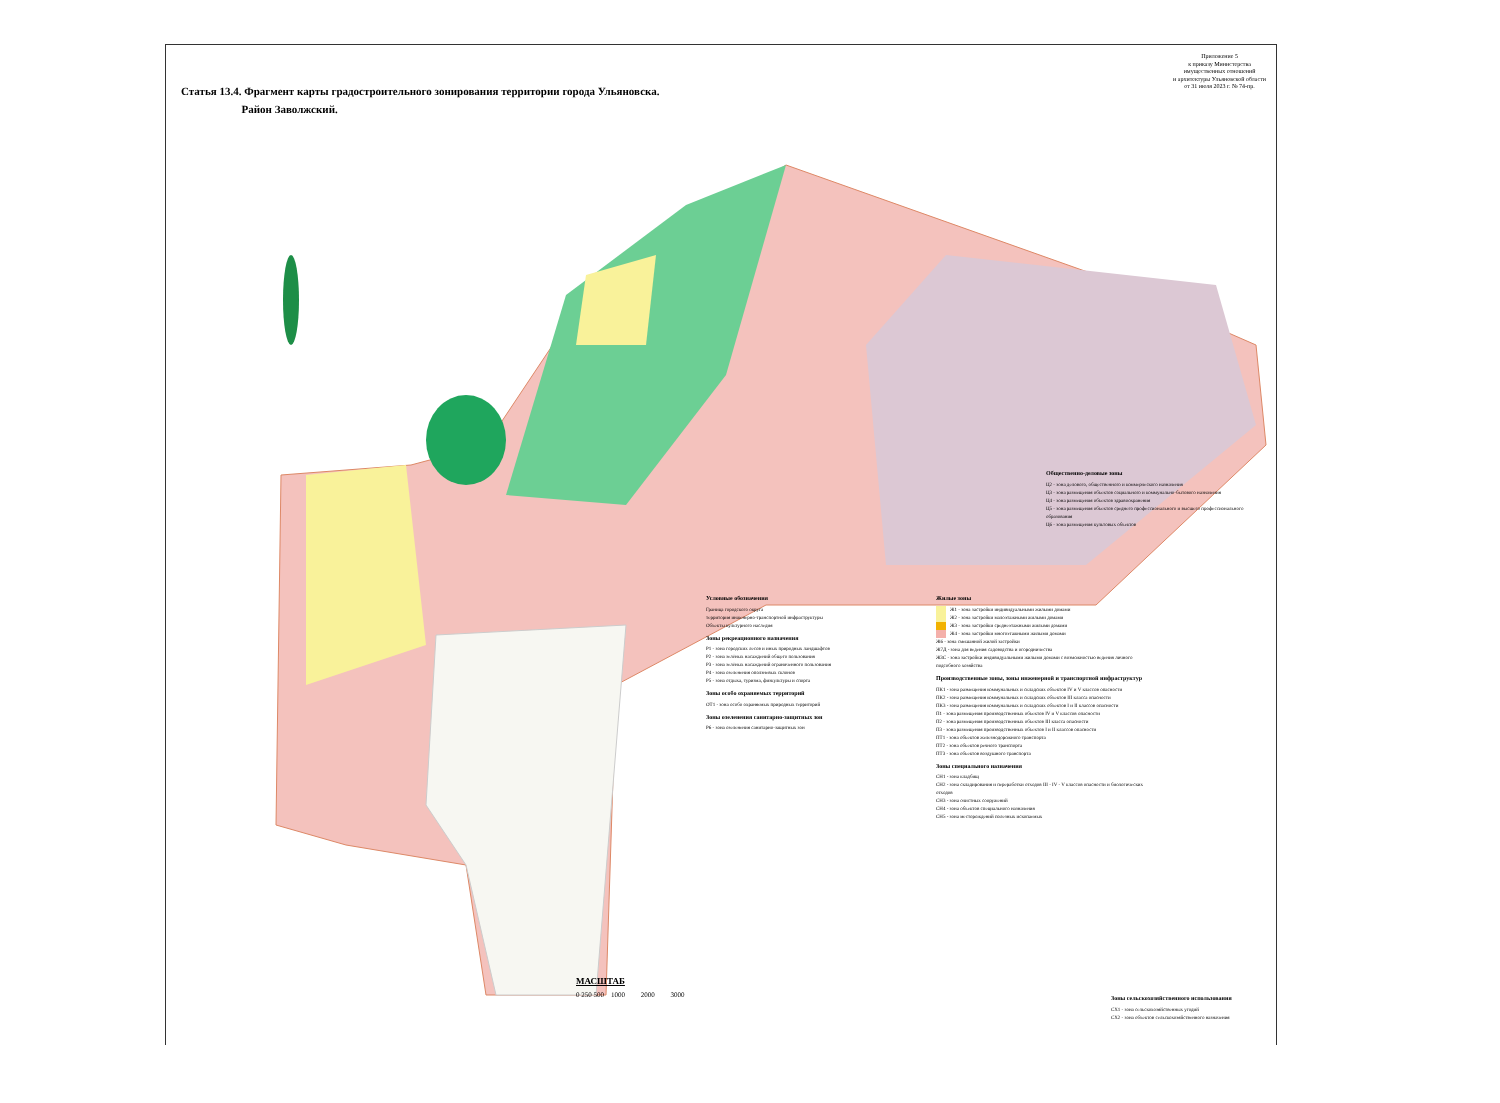Статья 13.4. Фрагмент карты градостроительного зонирования территории города Ульяновска.
Район Заволжский.
Приложение 5
к приказу Министерства
имущественных отношений
и архитектуры Ульяновской области
от 31 июля 2023 г. № 74-пр.
Общественно-деловые зоны
Ц2 - зона делового, общественного и коммерческого назначения
Ц3 - зона размещения объектов социального и коммунально-бытового назначения
Ц4 - зона размещения объектов здравоохранения
Ц5 - зона размещения объектов среднего профессионального и высшего профессионального образования
Ц6 - зона размещения культовых объектов
Условные обозначения
Граница городского округа
территория инженерно-транспортной инфраструктуры
Объекты культурного наследия
Зоны рекреационного назначения
Р1 - зона городских лесов и иных природных ландшафтов
Р2 - зона зелёных насаждений общего пользования
Р3 - зона зелёных насаждений ограниченного пользования
Р4 - зона озеленения оползневых склонов
Р5 - зона отдыха, туризма, физкультуры и спорта
Зоны особо охраняемых территорий
ОТ1 - зона особо охраняемых природных территорий
Зоны озеленения санитарно-защитных зон
Р6 - зона озеленения санитарно-защитных зон
Жилые зоны
Ж1 - зона застройки индивидуальными жилыми домами
Ж2 - зона застройки малоэтажными жилыми домами
Ж3 - зона застройки среднеэтажными жилыми домами
Ж4 - зона застройки многоэтажными жилыми домами
Ж6 - зона смешанной жилой застройки
Ж7Д - зона для ведения садоводства и огородничества
ЖЗС - зона застройки индивидуальными жилыми домами с возможностью ведения личного подсобного хозяйства
Производственные зоны, зоны инженерной и транспортной инфраструктур
ПК1 - зона размещения коммунальных и складских объектов IV и V классов опасности
ПК2 - зона размещения коммунальных и складских объектов III класса опасности
ПК3 - зона размещения коммунальных и складских объектов I и II классов опасности
П1 - зона размещения производственных объектов IV и V классов опасности
П2 - зона размещения производственных объектов III класса опасности
П3 - зона размещения производственных объектов I и II классов опасности
ПТ1 - зона объектов железнодорожного транспорта
ПТ2 - зона объектов речного транспорта
ПТ3 - зона объектов воздушного транспорта
Зоны специального назначения
СН1 - зона кладбищ
СН2 - зона складирования и переработки отходов III - IV - V классов опасности и биологических отходов
СН3 - зона очистных сооружений
СН4 - зона объектов специального назначения
СН5 - зона месторождений полезных ископаемых
Зоны сельскохозяйственного использования
СХ1 - зона сельскохозяйственных угодий
СХ2 - зона объектов сельскохозяйственного назначения
МАСШТАБ
0 250 500 1000 2000 3000